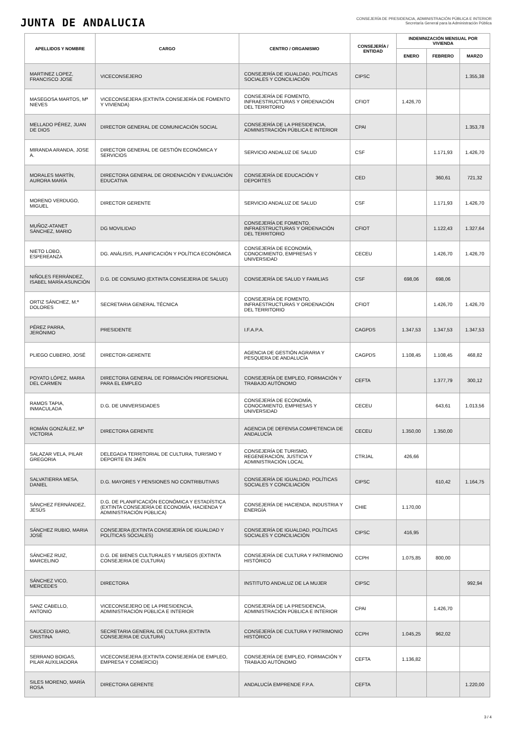JUNTA DE ANDALUCIA
CONSEJERÍA DE PRESIDENCIA, ADMINISTRACIÓN PÚBLICA E INTERIOR
Secretaría General para la Administración Pública
| APELLIDOS Y NOMBRE | CARGO | CENTRO / ORGANISMO | CONSEJERÍA / ENTIDAD | INDEMNIZACIÓN MENSUAL POR VIVIENDA | | |
| --- | --- | --- | --- | --- | --- | --- |
| | | | | ENERO | FEBRERO | MARZO |
| MARTINEZ LOPEZ, FRANCISCO JOSE | VICECONSEJERO | CONSEJERÍA DE IGUALDAD, POLÍTICAS SOCIALES Y CONCILIACIÓN | CIPSC | | | 1.355,38 |
| MASEGOSA MARTOS, Mª NIEVES | VICECONSEJERA (EXTINTA CONSEJERÍA DE FOMENTO Y VIVIENDA) | CONSEJERÍA DE FOMENTO, INFRAESTRUCTURAS Y ORDENACIÓN DEL TERRITORIO | CFIOT | 1.426,70 | | |
| MELLADO PÉREZ, JUAN DE DIOS | DIRECTOR GENERAL DE COMUNICACIÓN SOCIAL | CONSEJERÍA DE LA PRESIDENCIA, ADMINISTRACIÓN PÚBLICA E INTERIOR | CPAI | | | 1.353,78 |
| MIRANDA ARANDA, JOSE A. | DIRECTOR GENERAL DE GESTIÓN ECONÓMICA Y SERVICIOS | SERVICIO ANDALUZ DE SALUD | CSF | | 1.171,93 | 1.426,70 |
| MORALES MARTÍN, AURORA MARÍA | DIRECTORA GENERAL DE ORDENACIÓN Y EVALUACIÓN EDUCATIVA | CONSEJERÍA DE EDUCACIÓN Y DEPORTES | CED | | 360,61 | 721,32 |
| MORENO VERDUGO, MIGUEL | DIRECTOR GERENTE | SERVICIO ANDALUZ DE SALUD | CSF | | 1.171,93 | 1.426,70 |
| MUÑOZ-ATANET SÁNCHEZ, MARIO | DG MOVILIDAD | CONSEJERÍA DE FOMENTO, INFRAESTRUCTURAS Y ORDENACIÓN DEL TERRITORIO | CFIOT | | 1.122,43 | 1.327,64 |
| NIETO LOBO, ESPEREANZA | DG. ANÁLISIS, PLANIFICACIÓN Y POLÍTICA ECONÓMICA | CONSEJERÍA DE ECONOMÍA, CONOCIMIENTO, EMPRESAS Y UNIVERSIDAD | CECEU | | 1.426,70 | 1.426,70 |
| NIÑOLES FERRÁNDEZ, ISABEL MARÍA ASUNCIÓN | D.G. DE CONSUMO (EXTINTA CONSEJERIA DE SALUD) | CONSEJERÍA DE SALUD Y FAMILIAS | CSF | 698,06 | 698,06 | |
| ORTIZ SÁNCHEZ, M.ª DOLORES | SECRETARIA GENERAL TÉCNICA | CONSEJERÍA DE FOMENTO, INFRAESTRUCTURAS Y ORDENACIÓN DEL TERRITORIO | CFIOT | | 1.426,70 | 1.426,70 |
| PÉREZ PARRA, JERÓNIMO | PRESIDENTE | I.F.A.P.A. | CAGPDS | 1.347,53 | 1.347,53 | 1.347,53 |
| PLIEGO CUBERO, JOSÉ | DIRECTOR-GERENTE | AGENCIA DE GESTIÓN AGRARIA Y PESQUERA DE ANDALUCÍA | CAGPDS | 1.108,45 | 1.108,45 | 468,82 |
| POYATO LÓPEZ, MARIA DEL CARMEN | DIRECTORA GENERAL DE FORMACIÓN PROFESIONAL PARA EL EMPLEO | CONSEJERÍA DE EMPLEO, FORMACIÓN Y TRABAJO AUTÓNOMO | CEFTA | | 1.377,79 | 300,12 |
| RAMOS TAPIA, INMACULADA | D.G. DE UNIVERSIDADES | CONSEJERÍA DE ECONOMÍA, CONOCIMIENTO, EMPRESAS Y UNIVERSIDAD | CECEU | | 643,61 | 1.013,56 |
| ROMÁN GONZÁLEZ, Mª VICTORIA | DIRECTORA GERENTE | AGENCIA DE DEFENSA COMPETENCIA DE ANDALUCÍA | CECEU | 1.350,00 | 1.350,00 | |
| SALAZAR VELA, PILAR GREGORIA | DELEGADA TERRITORIAL DE CULTURA, TURISMO Y DEPORTE EN JAÉN | CONSEJERÍA DE TURISMO, REGENERACIÓN, JUSTICIA Y ADMINISTRACIÓN LOCAL | CTRJAL | 426,66 | | |
| SALVATIERRA MESA, DANIEL | D.G. MAYORES Y PENSIONES NO CONTRIBUTIVAS | CONSEJERÍA DE IGUALDAD, POLÍTICAS SOCIALES Y CONCILIACIÓN | CIPSC | | 610,42 | 1.164,75 |
| SÁNCHEZ FERNÁNDEZ, JESÚS | D.G. DE PLANIFICACIÓN ECONÓMICA Y ESTADÍSTICA (EXTINTA CONSEJERÍA DE ECONOMÍA, HACIENDA Y ADMINISTRACIÓN PÚBLICA) | CONSEJERÍA DE HACIENDA, INDUSTRIA Y ENERGÍA | CHIE | 1.170,00 | | |
| SÁNCHEZ RUBIO, MARIA JOSÉ | CONSEJERA (EXTINTA CONSEJERÍA DE IGUALDAD Y POLÍTICAS SOCIALES) | CONSEJERÍA DE IGUALDAD, POLÍTICAS SOCIALES Y CONCILIACIÓN | CIPSC | 416,95 | | |
| SÁNCHEZ RUIZ, MARCELINO | D.G. DE BIENES CULTURALES Y MUSEOS (EXTINTA CONSEJERIA DE CULTURA) | CONSEJERÍA DE CULTURA Y PATRIMONIO HISTÓRICO | CCPH | 1.075,85 | 800,00 | |
| SÁNCHEZ VICO, MERCEDES | DIRECTORA | INSTITUTO ANDALUZ DE LA MUJER | CIPSC | | | 992,94 |
| SANZ CABELLO, ANTONIO | VICECONSEJERO DE LA PRESIDENCIA, ADMINISTRACIÓN PÚBLICA E INTERIOR | CONSEJERÍA DE LA PRESIDENCIA, ADMINISTRACIÓN PÚBLICA E INTERIOR | CPAI | | 1.426,70 | |
| SAUCEDO BARO, CRISTINA | SECRETARIA GENERAL DE CULTURA (EXTINTA CONSEJERIA DE CULTURA) | CONSEJERÍA DE CULTURA Y PATRIMONIO HISTÓRICO | CCPH | 1.045,25 | 962,02 | |
| SERRANO BOIGAS, PILAR AUXILIADORA | VICECONSEJERA (EXTINTA CONSEJERÍA DE EMPLEO, EMPRESA Y COMERCIO) | CONSEJERÍA DE EMPLEO, FORMACIÓN Y TRABAJO AUTÓNOMO | CEFTA | 1.136,82 | | |
| SILES MORENO, MARÍA ROSA | DIRECTORA GERENTE | ANDALUCÍA EMPRENDE F.P.A. | CEFTA | | | 1.220,00 |
3 / 4